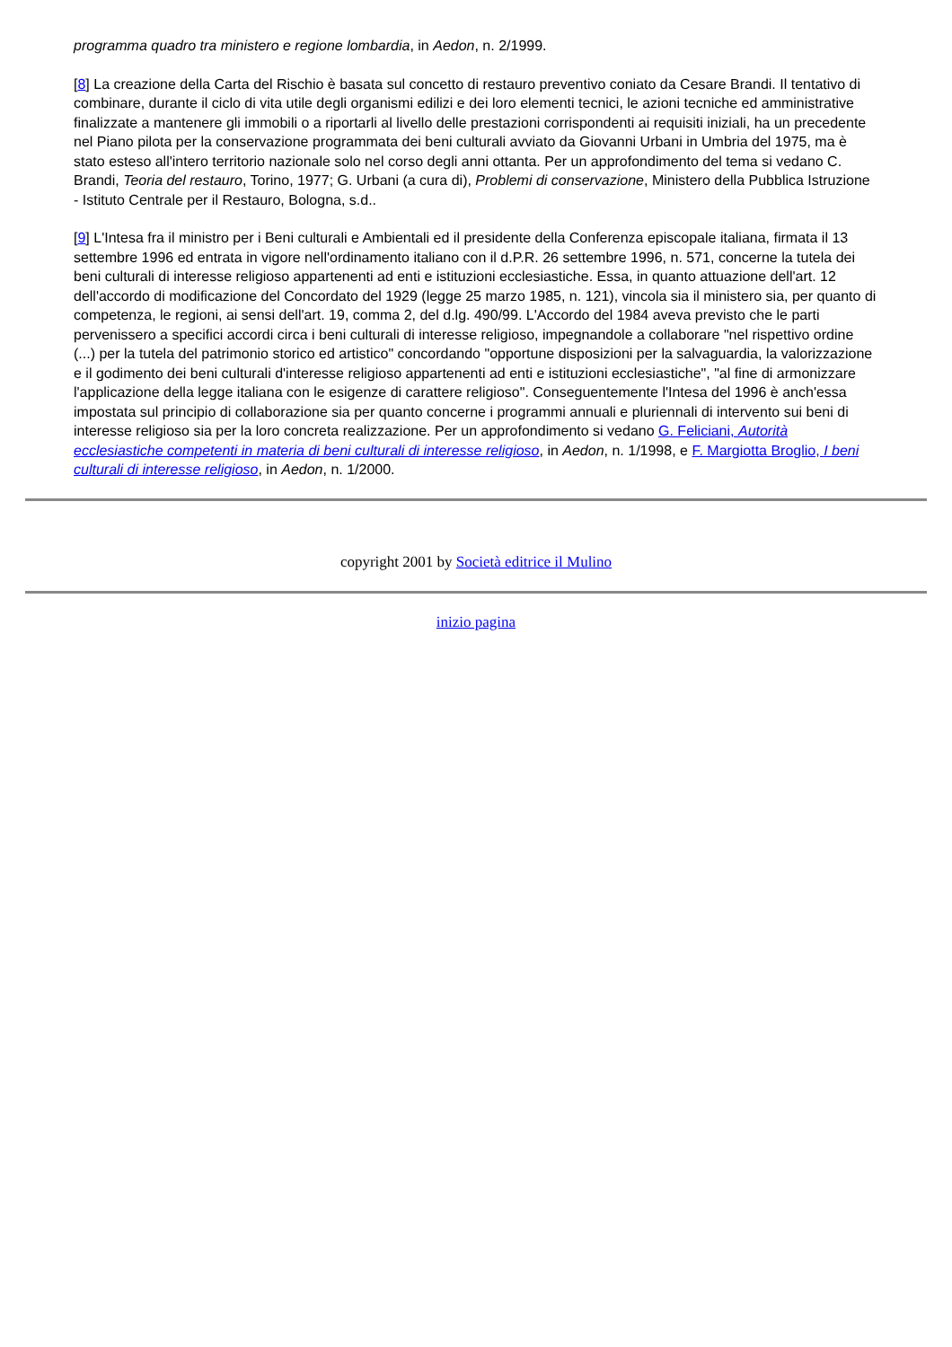programma quadro tra ministero e regione lombardia, in Aedon, n. 2/1999.
[8] La creazione della Carta del Rischio è basata sul concetto di restauro preventivo coniato da Cesare Brandi. Il tentativo di combinare, durante il ciclo di vita utile degli organismi edilizi e dei loro elementi tecnici, le azioni tecniche ed amministrative finalizzate a mantenere gli immobili o a riportarli al livello delle prestazioni corrispondenti ai requisiti iniziali, ha un precedente nel Piano pilota per la conservazione programmata dei beni culturali avviato da Giovanni Urbani in Umbria del 1975, ma è stato esteso all'intero territorio nazionale solo nel corso degli anni ottanta. Per un approfondimento del tema si vedano C. Brandi, Teoria del restauro, Torino, 1977; G. Urbani (a cura di), Problemi di conservazione, Ministero della Pubblica Istruzione - Istituto Centrale per il Restauro, Bologna, s.d..
[9] L'Intesa fra il ministro per i Beni culturali e Ambientali ed il presidente della Conferenza episcopale italiana, firmata il 13 settembre 1996 ed entrata in vigore nell'ordinamento italiano con il d.P.R. 26 settembre 1996, n. 571, concerne la tutela dei beni culturali di interesse religioso appartenenti ad enti e istituzioni ecclesiastiche. Essa, in quanto attuazione dell'art. 12 dell'accordo di modificazione del Concordato del 1929 (legge 25 marzo 1985, n. 121), vincola sia il ministero sia, per quanto di competenza, le regioni, ai sensi dell'art. 19, comma 2, del d.lg. 490/99. L'Accordo del 1984 aveva previsto che le parti pervenissero a specifici accordi circa i beni culturali di interesse religioso, impegnandole a collaborare "nel rispettivo ordine (...) per la tutela del patrimonio storico ed artistico" concordando "opportune disposizioni per la salvaguardia, la valorizzazione e il godimento dei beni culturali d'interesse religioso appartenenti ad enti e istituzioni ecclesiastiche", "al fine di armonizzare l'applicazione della legge italiana con le esigenze di carattere religioso". Conseguentemente l'Intesa del 1996 è anch'essa impostata sul principio di collaborazione sia per quanto concerne i programmi annuali e pluriennali di intervento sui beni di interesse religioso sia per la loro concreta realizzazione. Per un approfondimento si vedano G. Feliciani, Autorità ecclesiastiche competenti in materia di beni culturali di interesse religioso, in Aedon, n. 1/1998, e F. Margiotta Broglio, I beni culturali di interesse religioso, in Aedon, n. 1/2000.
copyright 2001 by Società editrice il Mulino
inizio pagina